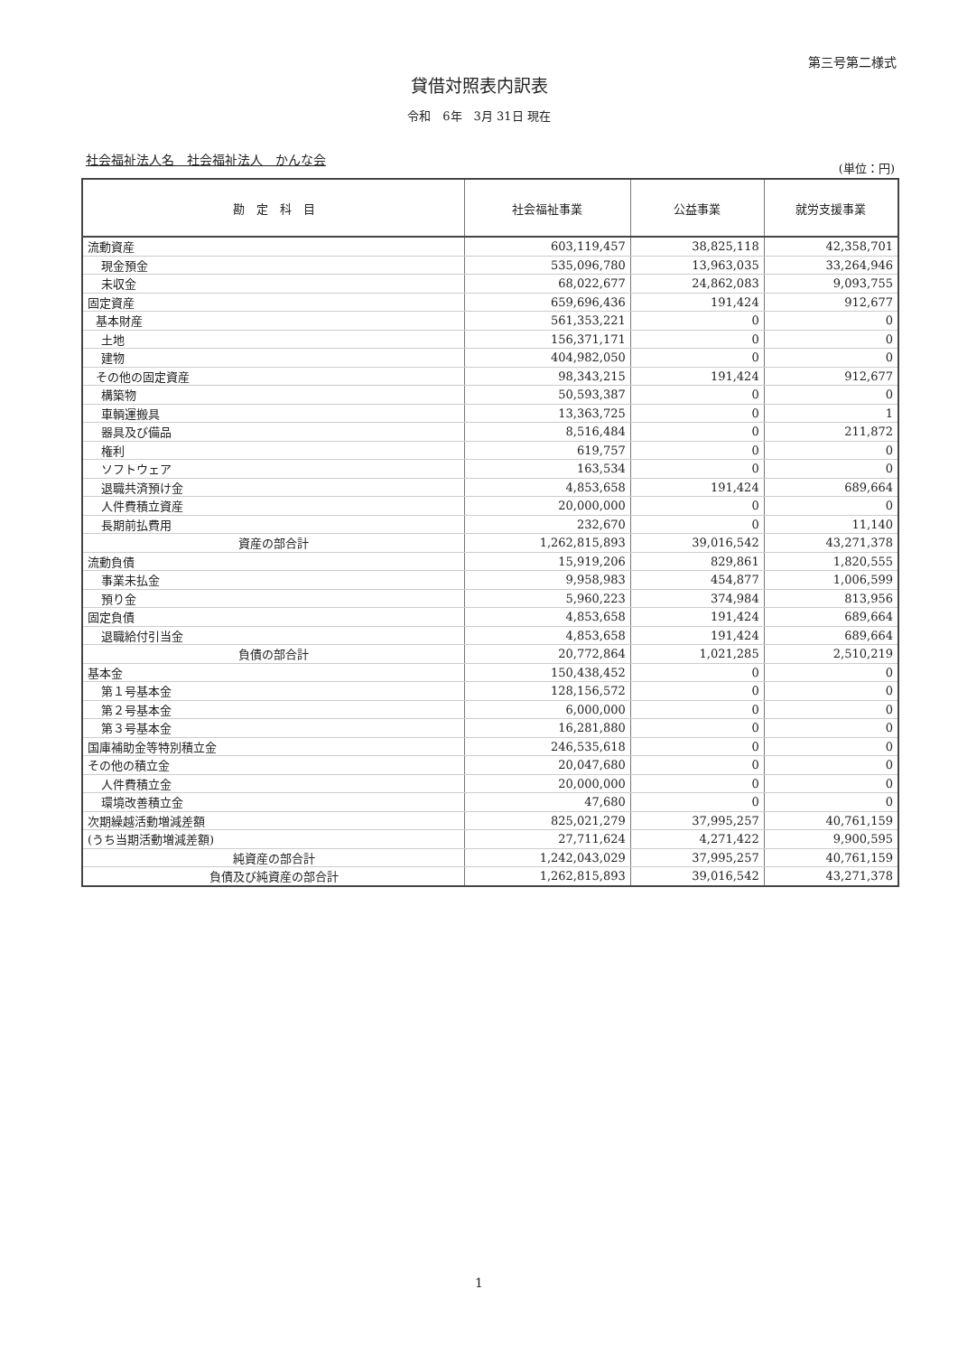第三号第二様式
貸借対照表内訳表
令和　6年　3月 31日 現在
社会福祉法人名　社会福祉法人　かんな会
(単位：円)
| 勘 定 科 目 | 社会福祉事業 | 公益事業 | 就労支援事業 |
| --- | --- | --- | --- |
| 流動資産 | 603,119,457 | 38,825,118 | 42,358,701 |
| 現金預金 | 535,096,780 | 13,963,035 | 33,264,946 |
| 未収金 | 68,022,677 | 24,862,083 | 9,093,755 |
| 固定資産 | 659,696,436 | 191,424 | 912,677 |
| 基本財産 | 561,353,221 | 0 | 0 |
| 土地 | 156,371,171 | 0 | 0 |
| 建物 | 404,982,050 | 0 | 0 |
| その他の固定資産 | 98,343,215 | 191,424 | 912,677 |
| 構築物 | 50,593,387 | 0 | 0 |
| 車輌運搬具 | 13,363,725 | 0 | 1 |
| 器具及び備品 | 8,516,484 | 0 | 211,872 |
| 権利 | 619,757 | 0 | 0 |
| ソフトウェア | 163,534 | 0 | 0 |
| 退職共済預け金 | 4,853,658 | 191,424 | 689,664 |
| 人件費積立資産 | 20,000,000 | 0 | 0 |
| 長期前払費用 | 232,670 | 0 | 11,140 |
| 資産の部合計 | 1,262,815,893 | 39,016,542 | 43,271,378 |
| 流動負債 | 15,919,206 | 829,861 | 1,820,555 |
| 事業未払金 | 9,958,983 | 454,877 | 1,006,599 |
| 預り金 | 5,960,223 | 374,984 | 813,956 |
| 固定負債 | 4,853,658 | 191,424 | 689,664 |
| 退職給付引当金 | 4,853,658 | 191,424 | 689,664 |
| 負債の部合計 | 20,772,864 | 1,021,285 | 2,510,219 |
| 基本金 | 150,438,452 | 0 | 0 |
| 第１号基本金 | 128,156,572 | 0 | 0 |
| 第２号基本金 | 6,000,000 | 0 | 0 |
| 第３号基本金 | 16,281,880 | 0 | 0 |
| 国庫補助金等特別積立金 | 246,535,618 | 0 | 0 |
| その他の積立金 | 20,047,680 | 0 | 0 |
| 人件費積立金 | 20,000,000 | 0 | 0 |
| 環境改善積立金 | 47,680 | 0 | 0 |
| 次期繰越活動増減差額 | 825,021,279 | 37,995,257 | 40,761,159 |
| (うち当期活動増減差額) | 27,711,624 | 4,271,422 | 9,900,595 |
| 純資産の部合計 | 1,242,043,029 | 37,995,257 | 40,761,159 |
| 負債及び純資産の部合計 | 1,262,815,893 | 39,016,542 | 43,271,378 |
1